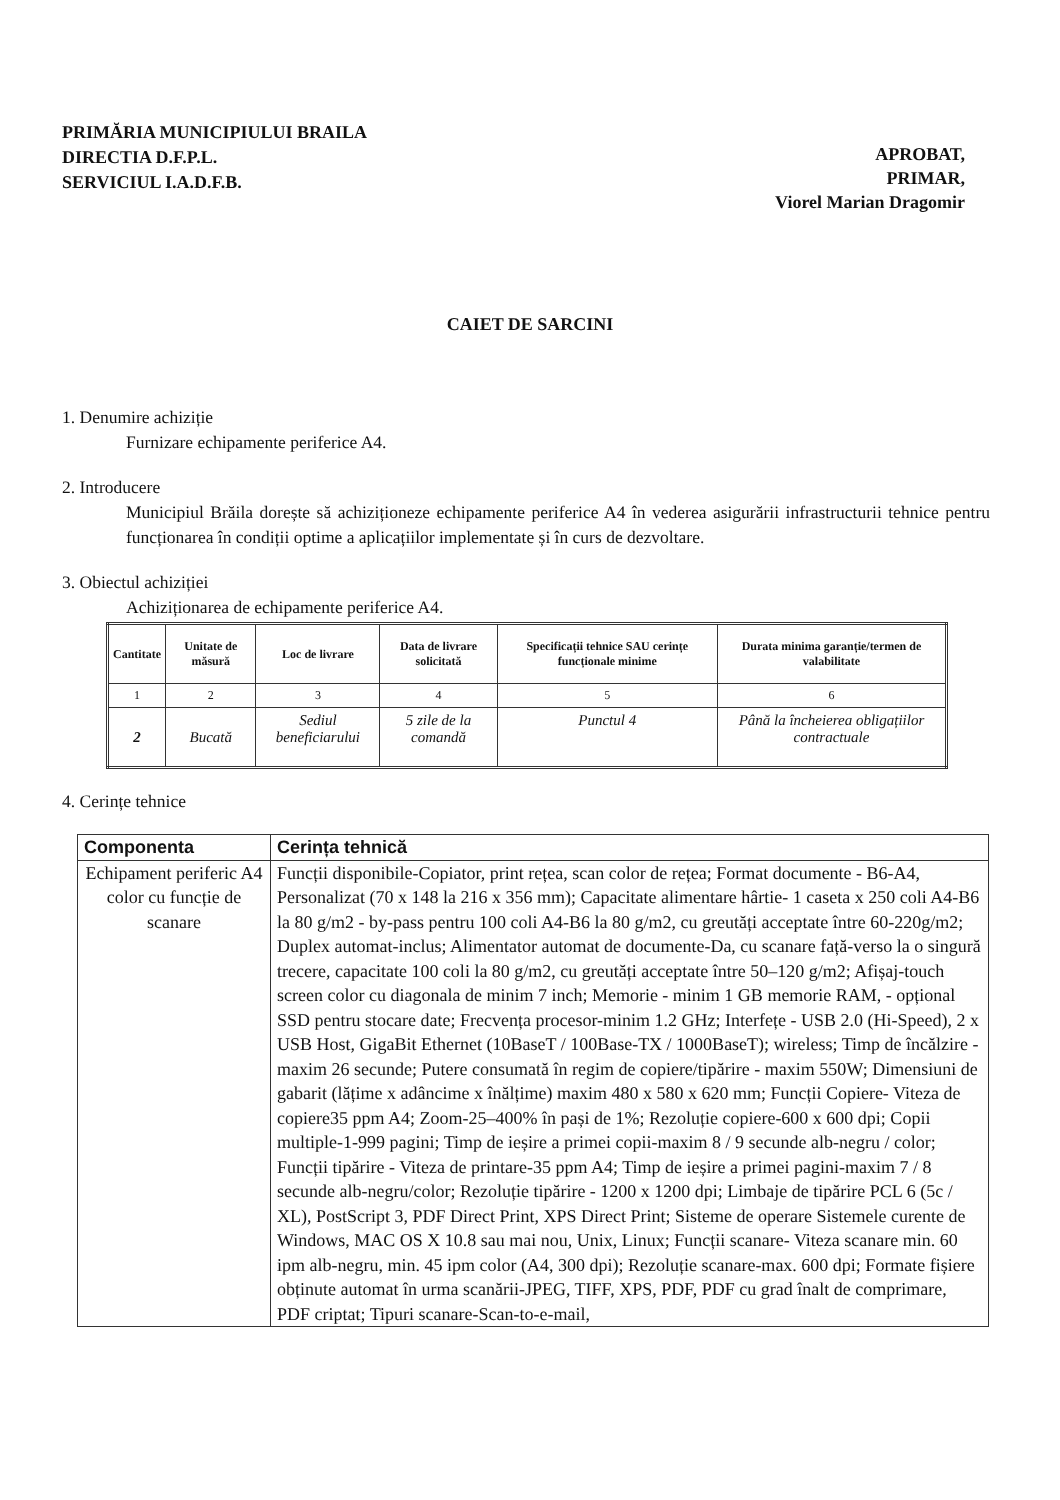PRIMĂRIA MUNICIPIULUI BRAILA
DIRECTIA D.F.P.L.
SERVICIUL I.A.D.F.B.
APROBAT,
PRIMAR,
Viorel Marian Dragomir
CAIET DE SARCINI
1. Denumire achiziție
Furnizare echipamente periferice A4.
2. Introducere
Municipiul Brăila dorește să achiziționeze echipamente periferice A4 în vederea asigurării infrastructurii tehnice pentru funcționarea în condiții optime a aplicațiilor implementate și în curs de dezvoltare.
3. Obiectul achiziției
Achiziționarea de echipamente periferice A4.
| Cantitate | Unitate de măsură | Loc de livrare | Data de livrare solicitată | Specificații tehnice SAU cerințe funcționale minime | Durata minima garanție/termen de valabilitate |
| --- | --- | --- | --- | --- | --- |
| 1 | 2 | 3 | 4 | 5 | 6 |
| 2 | Bucată | Sediul beneficiarului | 5 zile de la comandă | Punctul 4 | Până la încheierea obligațiilor contractuale |
4. Cerințe tehnice
| Componenta | Cerința tehnică |
| --- | --- |
| Echipament periferic A4 color cu funcție de scanare | Funcții disponibile-Copiator, print rețea, scan color de rețea; Format documente - B6-A4, Personalizat (70 x 148 la 216 x 356 mm); Capacitate alimentare hârtie- 1 caseta x 250 coli A4-B6 la 80 g/m2 - by-pass pentru 100 coli A4-B6 la 80 g/m2, cu greutăți acceptate între 60-220g/m2; Duplex automat-inclus; Alimentator automat de documente-Da, cu scanare față-verso la o singură trecere, capacitate 100 coli la 80 g/m2, cu greutăți acceptate între 50–120 g/m2; Afișaj-touch screen color cu diagonala de minim 7 inch; Memorie - minim 1 GB memorie RAM, - opțional SSD pentru stocare date; Frecvența procesor-minim 1.2 GHz; Interfețe - USB 2.0 (Hi-Speed), 2 x USB Host, GigaBit Ethernet (10BaseT / 100Base-TX / 1000BaseT); wireless; Timp de încălzire - maxim 26 secunde; Putere consumată în regim de copiere/tipărire - maxim 550W; Dimensiuni de gabarit (lățime x adâncime x înălțime) maxim 480 x 580 x 620 mm; Funcții Copiere- Viteza de copiere35 ppm A4; Zoom-25–400% în pași de 1%; Rezoluție copiere-600 x 600 dpi; Copii multiple-1-999 pagini; Timp de ieșire a primei copii-maxim 8 / 9 secunde alb-negru / color; Funcții tipărire - Viteza de printare-35 ppm A4; Timp de ieșire a primei pagini-maxim 7 / 8 secunde alb-negru/color; Rezoluție tipărire - 1200 x 1200 dpi; Limbaje de tipărire PCL 6 (5c / XL), PostScript 3, PDF Direct Print, XPS Direct Print; Sisteme de operare Sistemele curente de Windows, MAC OS X 10.8 sau mai nou, Unix, Linux; Funcții scanare- Viteza scanare min. 60 ipm alb-negru, min. 45 ipm color (A4, 300 dpi); Rezoluție scanare-max. 600 dpi; Formate fișiere obținute automat în urma scanării-JPEG, TIFF, XPS, PDF, PDF cu grad înalt de comprimare, PDF criptat; Tipuri scanare-Scan-to-e-mail, |